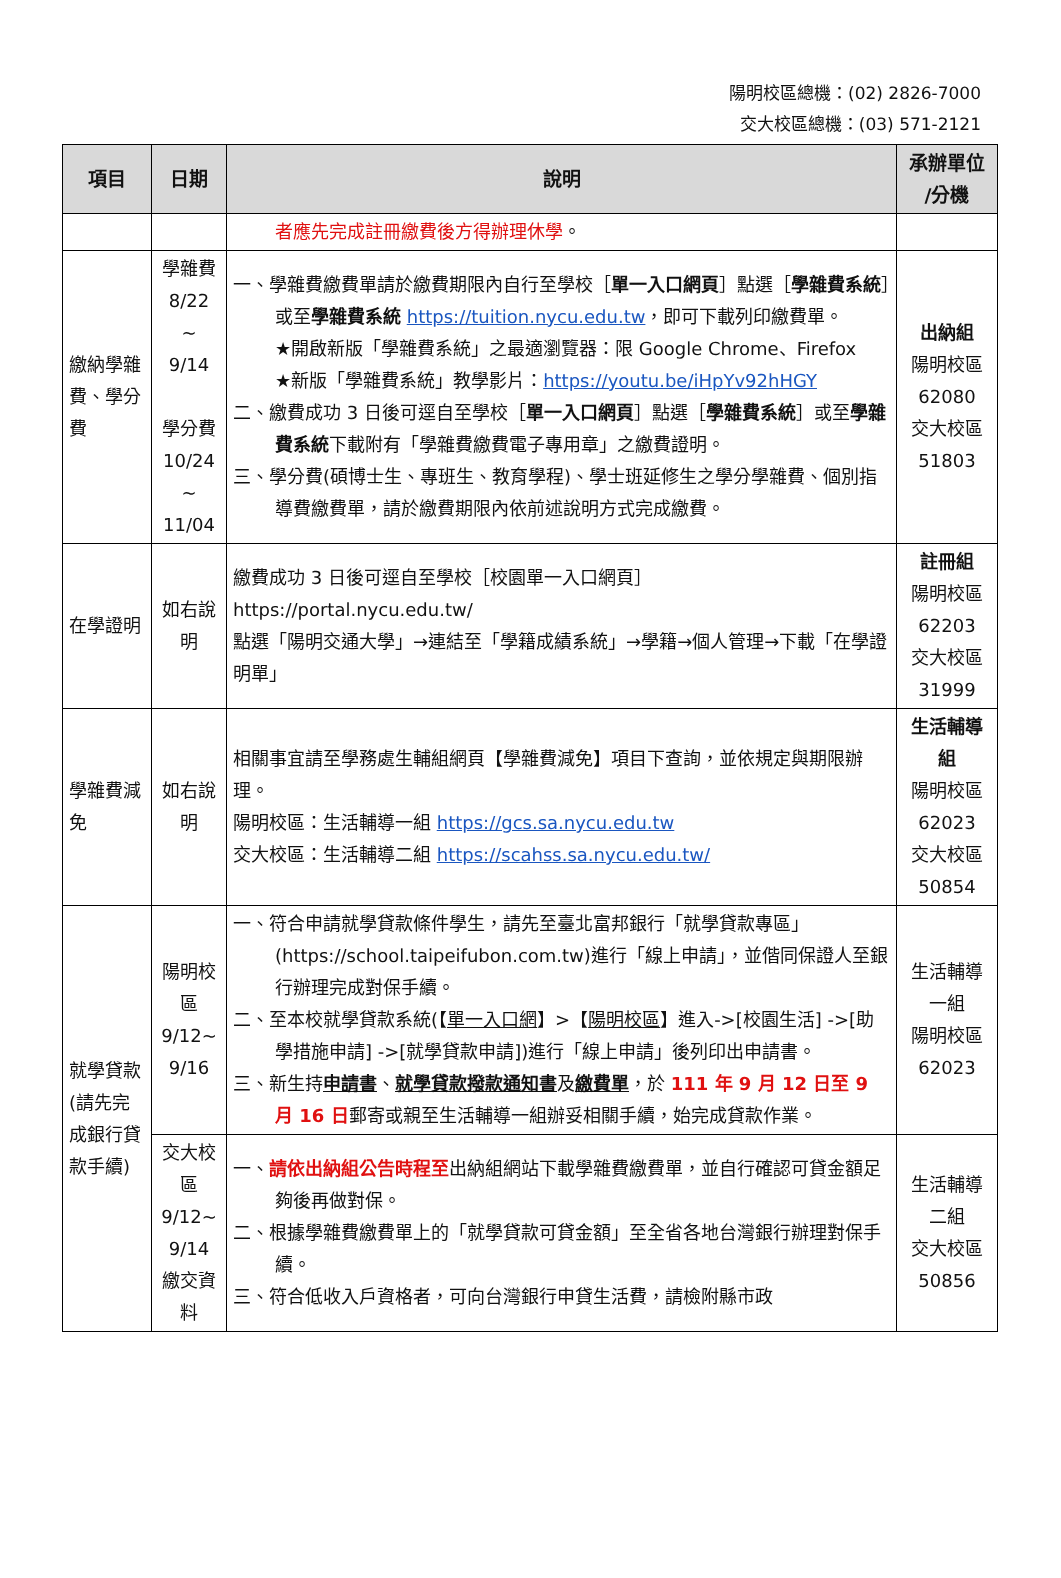陽明校區總機：(02) 2826-7000
交大校區總機：(03) 571-2121
| 項目 | 日期 | 說明 | 承辦單位 /分機 |
| --- | --- | --- | --- |
| | | 者應先完成註冊繳費後方得辦理休學 。 | |
| 繳納學雜費、學分費 | 學雜費 8/22 ~ 9/14 學分費 10/24 ~ 11/04 | 一、學雜費繳費單請於繳費期限內自行至學校［ 單一入口網頁 ］點選［ 學雜費系統 ］或至 學雜費系統 https://tuition.nycu.edu.tw ，即可下載列印繳費單。 ★開啟新版「學雜費系統」之最適瀏覽器：限 Google Chrome、Firefox ★新版「學雜費系統」教學影片： https://youtu.be/iHpYv92hHGY 二、繳費成功 3 日後可逕自至學校［ 單一入口網頁 ］點選［ 學雜費系統 ］或至 學雜費系統 下載附有「學雜費繳費電子專用章」之繳費證明。 三、學分費(碩博士生、專班生、教育學程)、學士班延修生之學分學雜費、個別指導費繳費單，請於繳費期限內依前述說明方式完成繳費。 | 出納組 陽明校區 62080 交大校區 51803 |
| 在學證明 | 如右說明 | 繳費成功 3 日後可逕自至學校［校園單一入口網頁］ https://portal.nycu.edu.tw/ 點選「陽明交通大學」→連結至「學籍成績系統」→學籍→個人管理→下載「在學證明單」 | 註冊組 陽明校區 62203 交大校區 31999 |
| 學雜費減免 | 如右說明 | 相關事宜請至學務處生輔組網頁【學雜費減免】項目下查詢，並依規定與期限辦理。 陽明校區：生活輔導一組 https://gcs.sa.nycu.edu.tw 交大校區：生活輔導二組 https://scahss.sa.nycu.edu.tw/ | 生活輔導組 陽明校區 62023 交大校區 50854 |
| 就學貸款(請先完成銀行貸款手續) | 陽明校區 9/12~ 9/16 | 一、符合申請就學貸款條件學生，請先至臺北富邦銀行「就學貸款專區」(https://school.taipeifubon.com.tw)進行「線上申請」，並偕同保證人至銀行辦理完成對保手續。 二、至本校就學貸款系統(【 單一入口網 】>【 陽明校區 】進入->[校園生活] ->[助學措施申請] ->[就學貸款申請])進行「線上申請」後列印出申請書。 三、新生持 申請書 、 就學貸款撥款通知書 及 繳費單 ，於 111 年 9 月 12 日至 9 月 16 日 郵寄或親至生活輔導一組辦妥相關手續，始完成貸款作業。 | 生活輔導一組 陽明校區 62023 |
| | 交大校區 9/12~ 9/14 繳交資料 | 一、 請依出納組公告時程至 出納組網站下載學雜費繳費單，並自行確認可貸金額足夠後再做對保。 二、根據學雜費繳費單上的「就學貸款可貸金額」至全省各地台灣銀行辦理對保手續。 三、符合低收入戶資格者，可向台灣銀行申貸生活費，請檢附縣市政 | 生活輔導二組 交大校區 50856 |